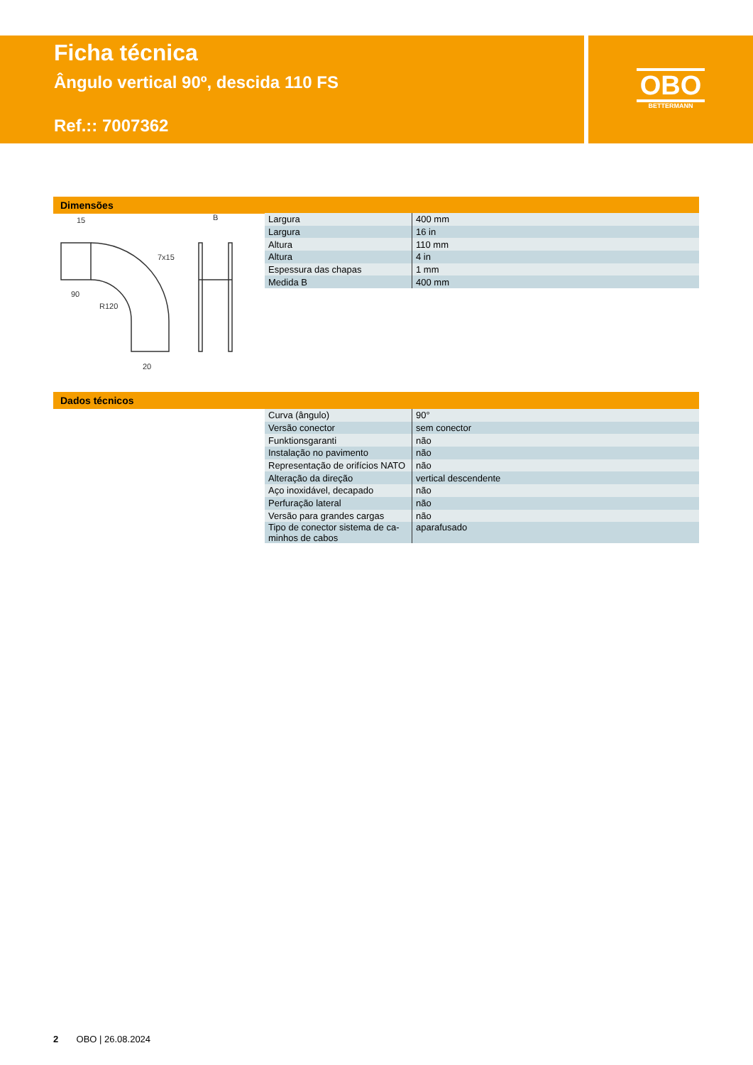Ficha técnica
Ângulo vertical 90º, descida 110 FS
Ref.:: 7007362
OBO
BETTERMANN
Dimensões
15
B
7x15
90
R120
20
| Largura | 400 mm |
| Largura | 16 in |
| Altura | 110 mm |
| Altura | 4 in |
| Espessura das chapas | 1 mm |
| Medida B | 400 mm |
Dados técnicos
| Curva (ângulo) | 90° |
| Versão conector | sem conector |
| Funktionsgaranti | não |
| Instalação no pavimento | não |
| Representação de orifícios NATO | não |
| Alteração da direção | vertical descendente |
| Aço inoxidável, decapado | não |
| Perfuração lateral | não |
| Versão para grandes cargas | não |
| Tipo de conector sistema de ca- minhos de cabos | aparafusado |
2 OBO | 26.08.2024